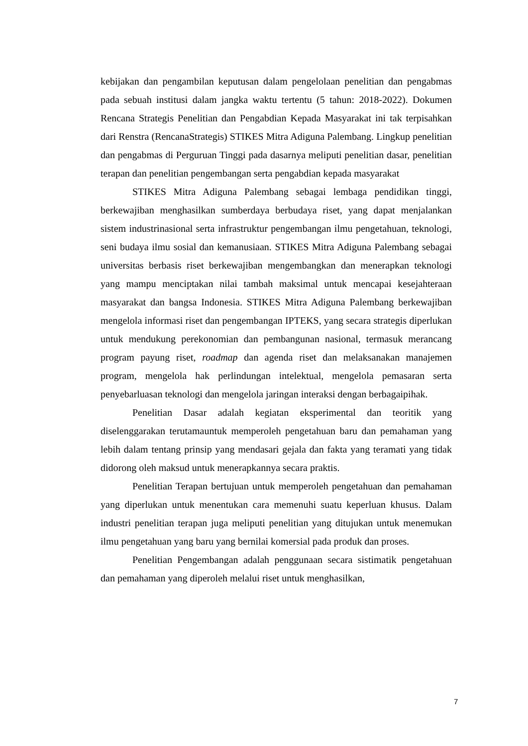kebijakan dan pengambilan keputusan dalam pengelolaan penelitian dan pengabmas pada sebuah institusi dalam jangka waktu tertentu (5 tahun: 2018-2022). Dokumen Rencana Strategis Penelitian dan Pengabdian Kepada Masyarakat ini tak terpisahkan dari Renstra (RencanaStrategis) STIKES Mitra Adiguna Palembang. Lingkup penelitian dan pengabmas di Perguruan Tinggi pada dasarnya meliputi penelitian dasar, penelitian terapan dan penelitian pengembangan serta pengabdian kepada masyarakat
STIKES Mitra Adiguna Palembang sebagai lembaga pendidikan tinggi, berkewajiban menghasilkan sumberdaya berbudaya riset, yang dapat menjalankan sistem industrinasional serta infrastruktur pengembangan ilmu pengetahuan, teknologi, seni budaya ilmu sosial dan kemanusiaan. STIKES Mitra Adiguna Palembang sebagai universitas berbasis riset berkewajiban mengembangkan dan menerapkan teknologi yang mampu menciptakan nilai tambah maksimal untuk mencapai kesejahteraan masyarakat dan bangsa Indonesia. STIKES Mitra Adiguna Palembang berkewajiban mengelola informasi riset dan pengembangan IPTEKS, yang secara strategis diperlukan untuk mendukung perekonomian dan pembangunan nasional, termasuk merancang program payung riset, roadmap dan agenda riset dan melaksanakan manajemen program, mengelola hak perlindungan intelektual, mengelola pemasaran serta penyebarluasan teknologi dan mengelola jaringan interaksi dengan berbagaipihak.
Penelitian Dasar adalah kegiatan eksperimental dan teoritik yang diselenggarakan terutamauntuk memperoleh pengetahuan baru dan pemahaman yang lebih dalam tentang prinsip yang mendasari gejala dan fakta yang teramati yang tidak didorong oleh maksud untuk menerapkannya secara praktis.
Penelitian Terapan bertujuan untuk memperoleh pengetahuan dan pemahaman yang diperlukan untuk menentukan cara memenuhi suatu keperluan khusus. Dalam industri penelitian terapan juga meliputi penelitian yang ditujukan untuk menemukan ilmu pengetahuan yang baru yang bernilai komersial pada produk dan proses.
Penelitian Pengembangan adalah penggunaan secara sistimatik pengetahuan dan pemahaman yang diperoleh melalui riset untuk menghasilkan,
7